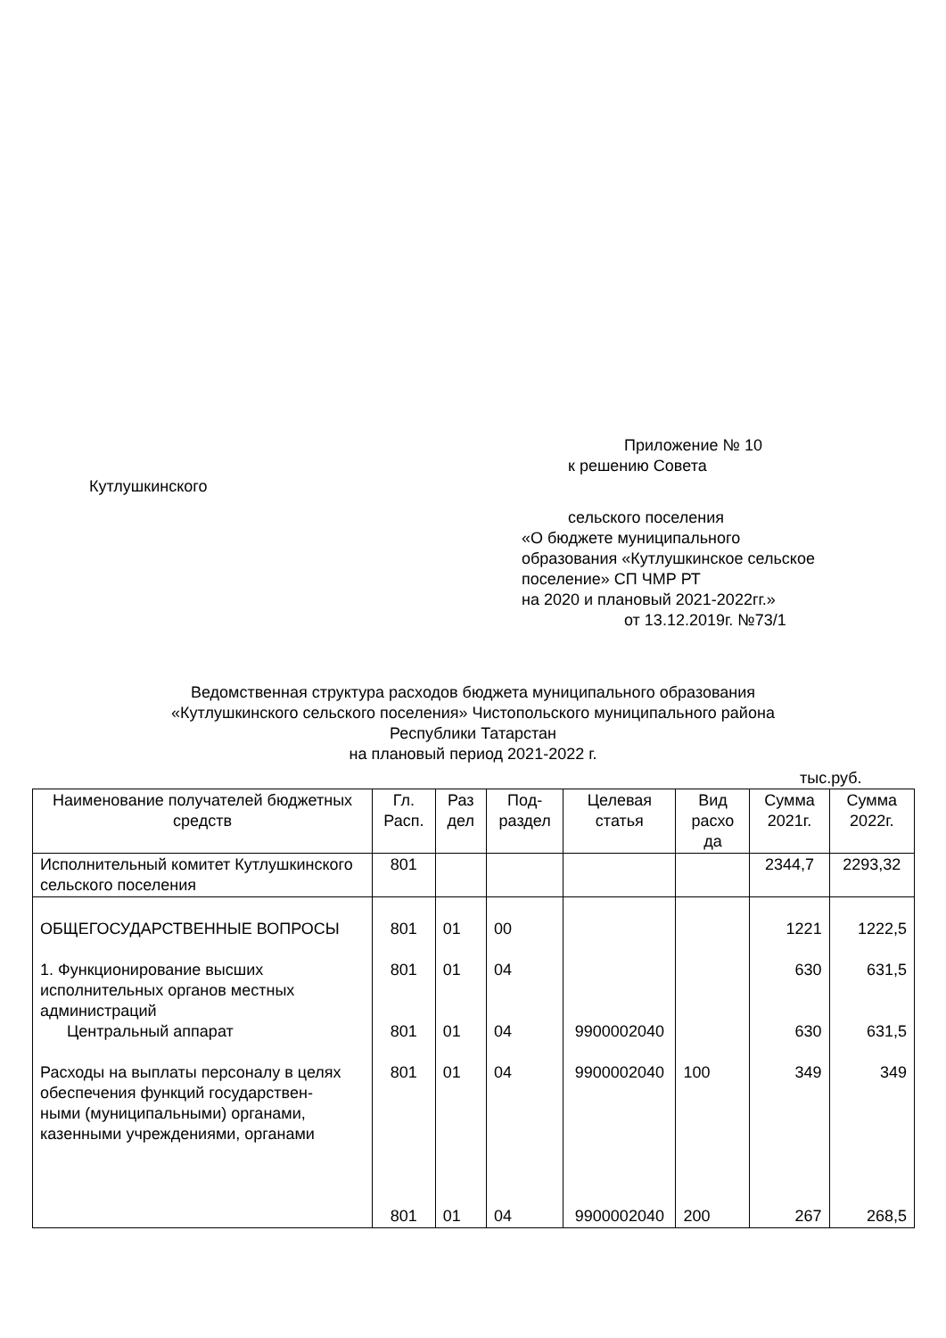Приложение № 10
к решению Совета
Кутлушкинского
сельского поселения
«О бюджете муниципального
образования «Кутлушкинское сельское
поселение» СП ЧМР РТ
на 2020 и плановый 2021-2022гг.»
от 13.12.2019г. №73/1
Ведомственная структура расходов бюджета муниципального образования
«Кутлушкинского сельского поселения» Чистопольского муниципального района
Республики Татарстан
на плановый период 2021-2022 г.
тыс.руб.
| Наименование получателей бюджетных средств | Гл. Расп. | Раз дел | Под-раздел | Целевая статья | Вид расхо да | Сумма 2021г. | Сумма 2022г. |
| --- | --- | --- | --- | --- | --- | --- | --- |
| Исполнительный комитет Кутлушкинского сельского поселения | 801 | | | | | 2344,7 | 2293,32 |
| ОБЩЕГОСУДАРСТВЕННЫЕ ВОПРОСЫ 1. Функционирование высших исполнительных органов местных администраций Центральный аппарат Расходы на выплаты персоналу в целях обеспечения функций государствен- ными (муниципальными) органами, казенными учреждениями, органами | 801 801 801 801 801 | 01 01 01 01 01 | 00 04 04 04 04 | 9900002040 9900002040 9900002040 | 100 200 | 1221 630 630 349 267 | 1222,5 631,5 631,5 349 268,5 |